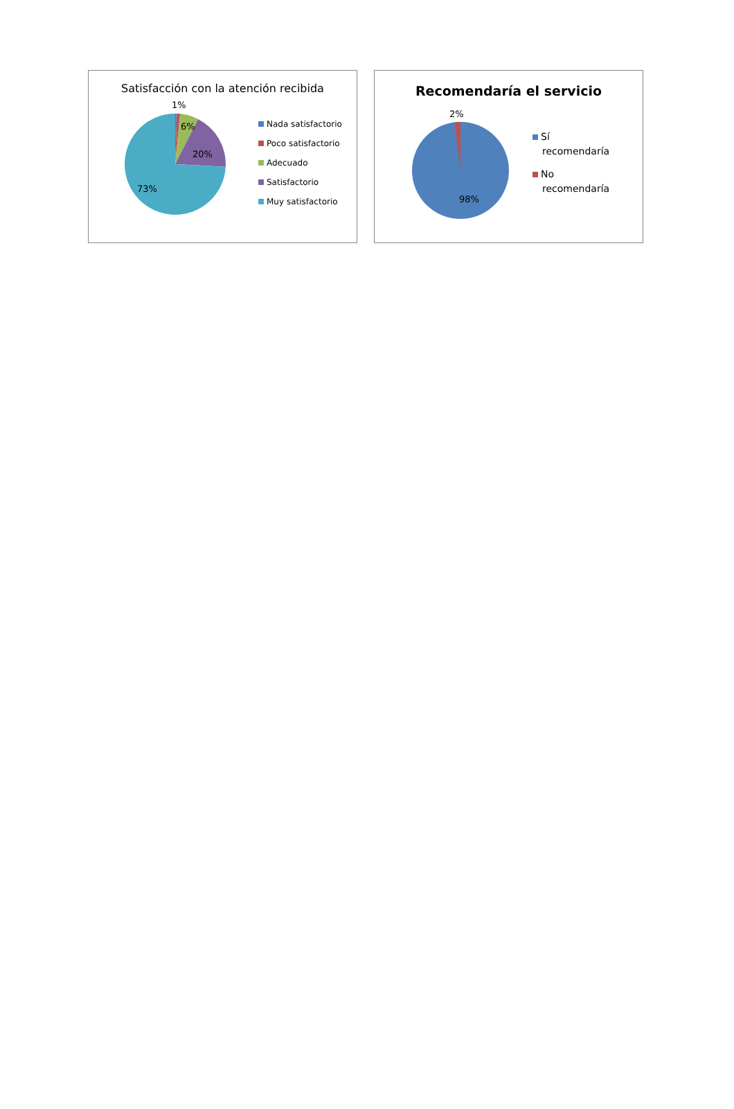Satisfacción con la atención recibida
1%
6%
20%
73%
Nada satisfactorio
Poco satisfactorio
Adecuado
Satisfactorio
Muy satisfactorio
Recomendaría el servicio
2%
98%
Sí recomendaría
No recomendaría